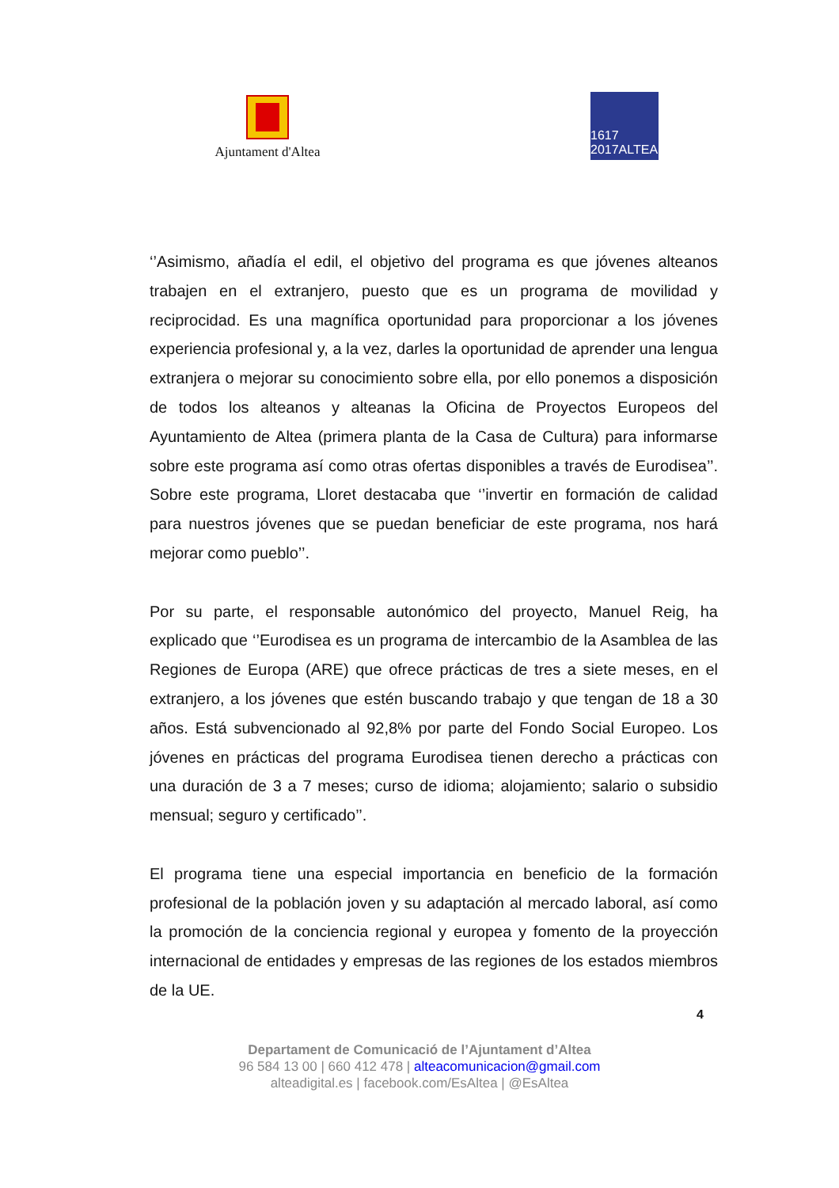Ajuntament d'Altea
1617 2017ALTEA
‘’Asimismo, añadía el edil, el objetivo del programa es que jóvenes alteanos trabajen en el extranjero, puesto que es un programa de movilidad y reciprocidad. Es una magnífica oportunidad para proporcionar a los jóvenes experiencia profesional y, a la vez, darles la oportunidad de aprender una lengua extranjera o mejorar su conocimiento sobre ella, por ello ponemos a disposición de todos los alteanos y alteanas la Oficina de Proyectos Europeos del Ayuntamiento de Altea (primera planta de la Casa de Cultura) para informarse sobre este programa así como otras ofertas disponibles a través de Eurodisea’’. Sobre este programa, Lloret destacaba que ‘’invertir en formación de calidad para nuestros jóvenes que se puedan beneficiar de este programa, nos hará mejorar como pueblo’’.
Por su parte, el responsable autonómico del proyecto, Manuel Reig, ha explicado que ‘’Eurodisea es un programa de intercambio de la Asamblea de las Regiones de Europa (ARE) que ofrece prácticas de tres a siete meses, en el extranjero, a los jóvenes que estén buscando trabajo y que tengan de 18 a 30 años. Está subvencionado al 92,8% por parte del Fondo Social Europeo. Los jóvenes en prácticas del programa Eurodisea tienen derecho a prácticas con una duración de 3 a 7 meses; curso de idioma; alojamiento; salario o subsidio mensual; seguro y certificado’’.
El programa tiene una especial importancia en beneficio de la formación profesional de la población joven y su adaptación al mercado laboral, así como la promoción de la conciencia regional y europea y fomento de la proyección internacional de entidades y empresas de las regiones de los estados miembros de la UE.
4
Departament de Comunicació de l’Ajuntament d’Altea
96 584 13 00 | 660 412 478 | alteacomunicacion@gmail.com
alteadigital.es | facebook.com/EsAltea | @EsAltea